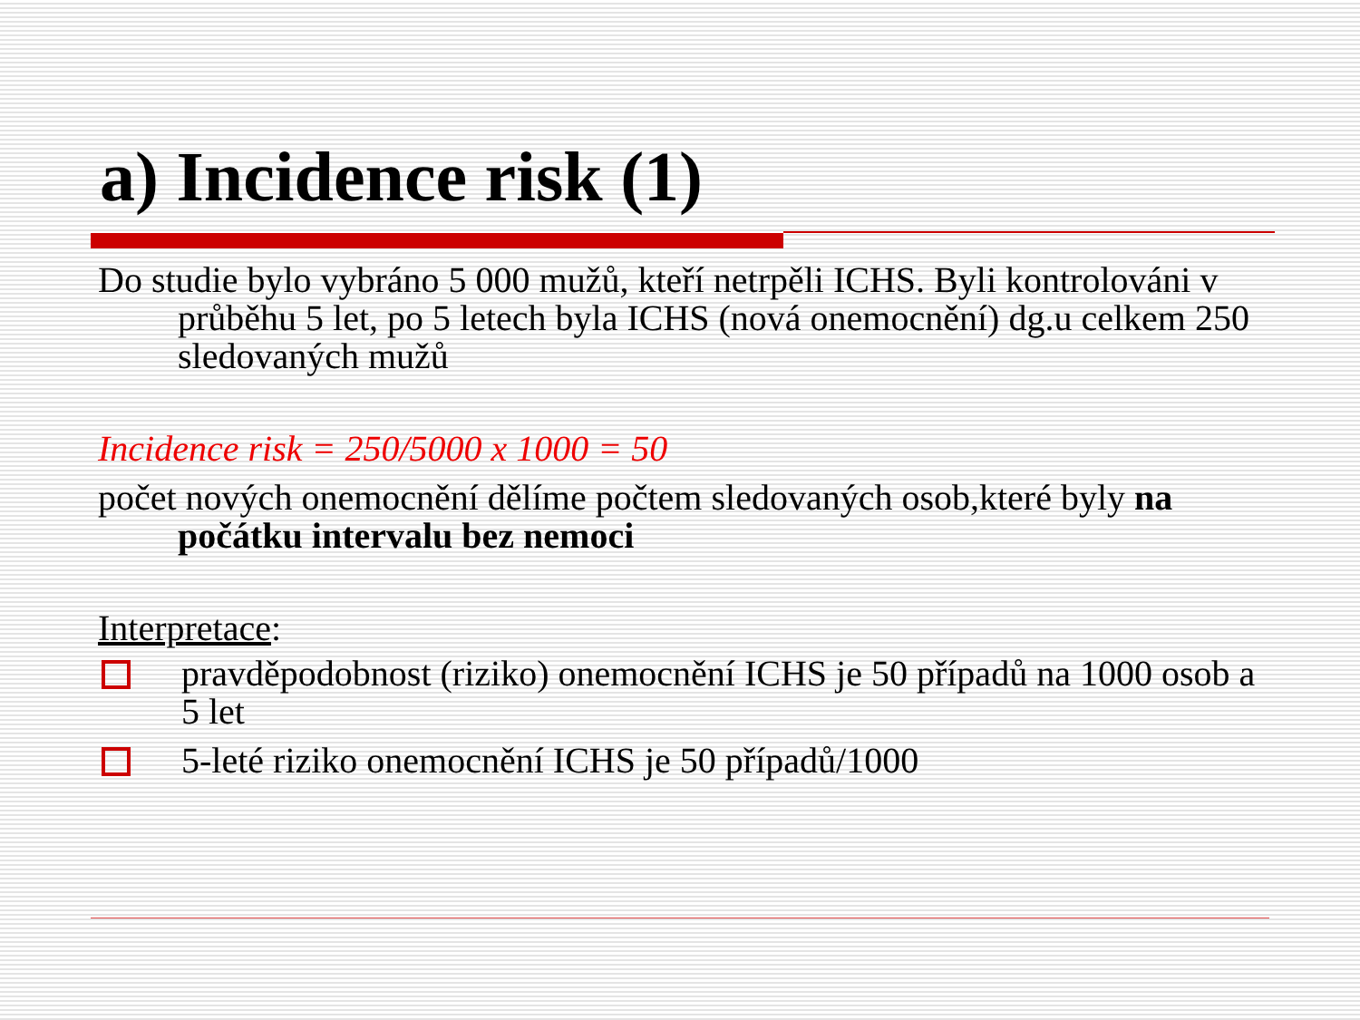a) Incidence risk (1)
Do studie bylo vybráno 5 000 mužů, kteří netrpěli ICHS. Byli kontrolováni v průběhu 5 let, po 5 letech byla ICHS (nová onemocnění) dg.u celkem 250 sledovaných mužů
Incidence risk = 250/5000 x 1000 = 50
počet nových onemocnění dělíme počtem sledovaných osob,které byly na počátku intervalu bez nemoci
Interpretace:
pravděpodobnost (riziko) onemocnění ICHS je 50 případů na 1000 osob a 5 let
5-leté riziko onemocnění ICHS je 50 případů/1000